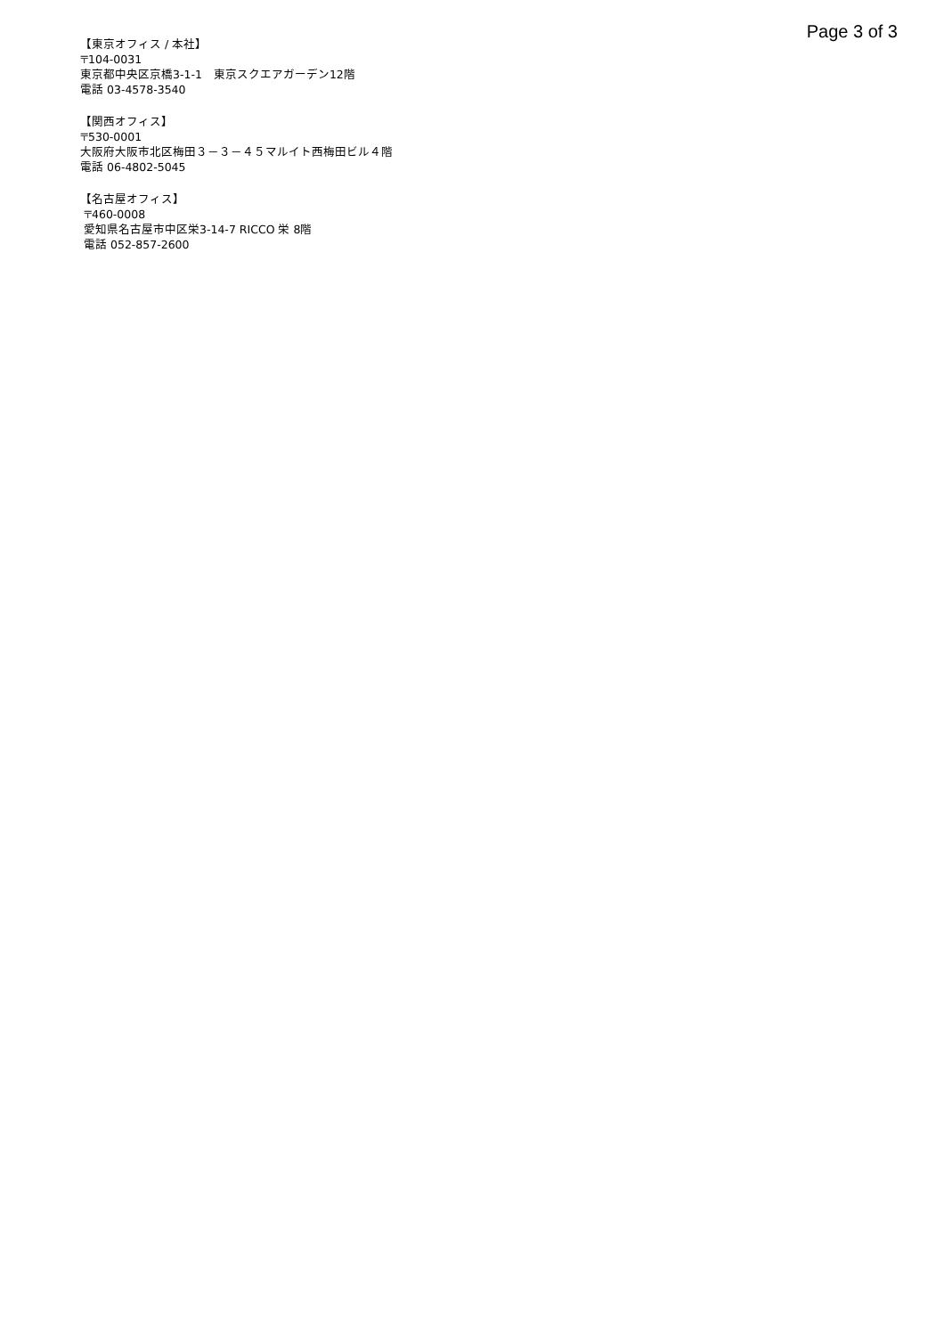Page 3 of 3
【東京オフィス / 本社】
〒104-0031
東京都中央区京橋3-1-1　東京スクエアガーデン12階
電話 03-4578-3540
【関西オフィス】
〒530-0001
大阪府大阪市北区梅田３－３－４５マルイト西梅田ビル４階
電話 06-4802-5045
【名古屋オフィス】
〒460-0008
愛知県名古屋市中区栄3-14-7 RICCO 栄 8階
電話 052-857-2600